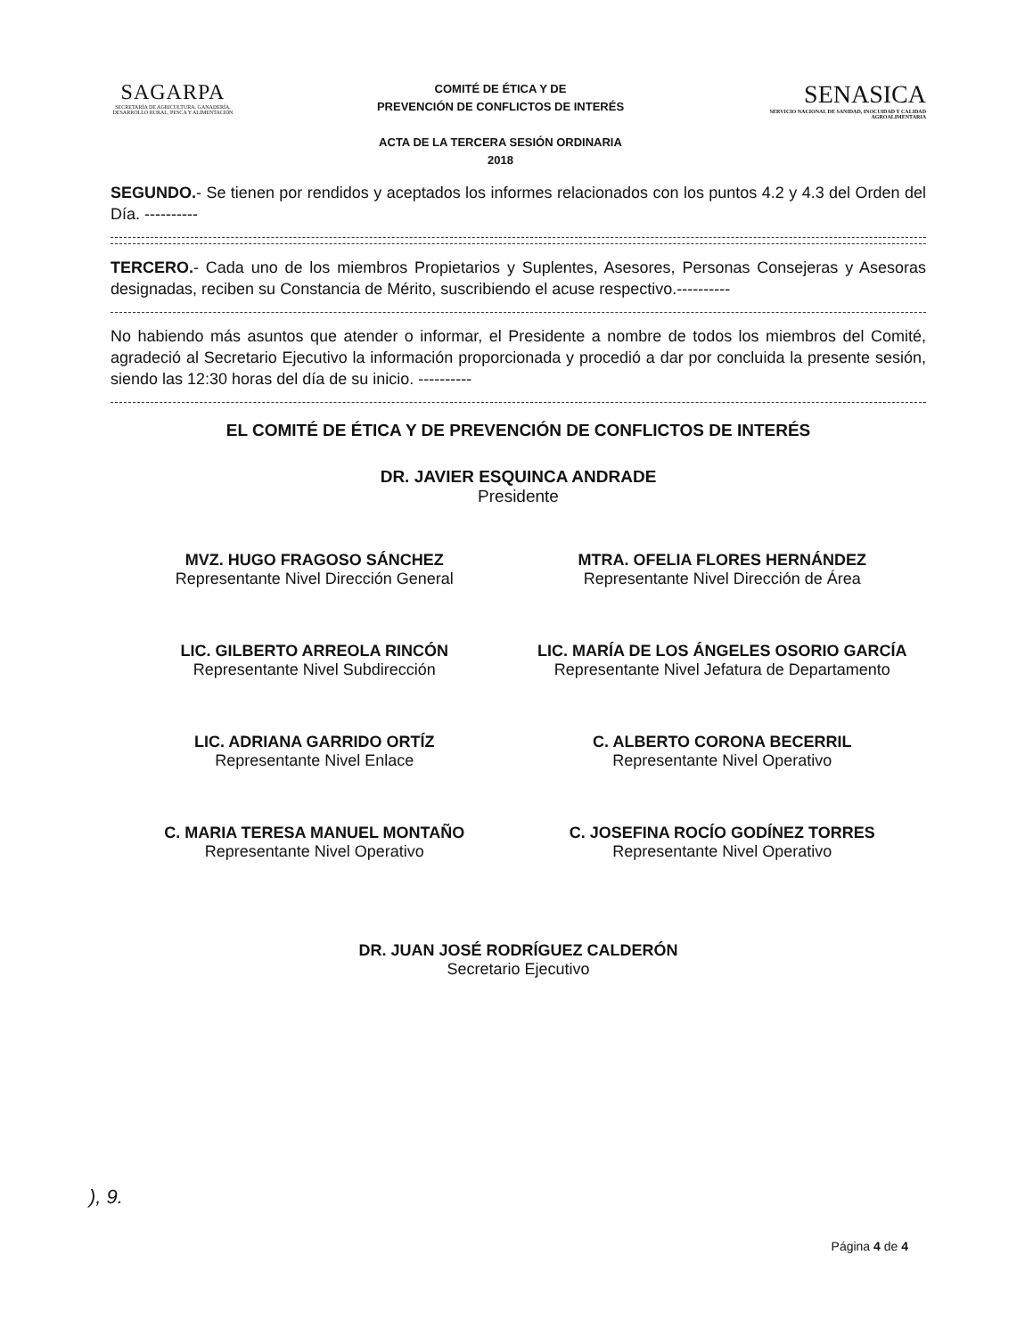SAGARPA
SECRETARÍA DE AGRICULTURA, GANADERÍA, DESARROLLO RURAL, PESCA Y ALIMENTACIÓN
COMITÉ DE ÉTICA Y DE
PREVENCIÓN DE CONFLICTOS DE INTERÉS
ACTA DE LA TERCERA SESIÓN ORDINARIA
2018
SENASICA
SERVICIO NACIONAL DE SANIDAD, INOCUIDAD Y CALIDAD AGROALIMENTARIA
SEGUNDO.- Se tienen por rendidos y aceptados los informes relacionados con los puntos 4.2 y 4.3 del Orden del Día. ----------
TERCERO.- Cada uno de los miembros Propietarios y Suplentes, Asesores, Personas Consejeras y Asesoras designadas, reciben su Constancia de Mérito, suscribiendo el acuse respectivo.----------
No habiendo más asuntos que atender o informar, el Presidente a nombre de todos los miembros del Comité, agradeció al Secretario Ejecutivo la información proporcionada y procedió a dar por concluida la presente sesión, siendo las 12:30 horas del día de su inicio. ----------
EL COMITÉ DE ÉTICA Y DE PREVENCIÓN DE CONFLICTOS DE INTERÉS
DR. JAVIER ESQUINCA ANDRADE
Presidente
MVZ. HUGO FRAGOSO SÁNCHEZ
Representante Nivel Dirección General
MTRA. OFELIA FLORES HERNÁNDEZ
Representante Nivel Dirección de Área
LIC. GILBERTO ARREOLA RINCÓN
Representante Nivel Subdirección
LIC. MARÍA DE LOS ÁNGELES OSORIO GARCÍA
Representante Nivel Jefatura de Departamento
LIC. ADRIANA GARRIDO ORTÍZ
Representante Nivel Enlace
C. ALBERTO CORONA BECERRIL
Representante Nivel Operativo
C. MARIA TERESA MANUEL MONTAÑO
Representante Nivel Operativo
C. JOSEFINA ROCÍO GODÍNEZ TORRES
Representante Nivel Operativo
DR. JUAN JOSÉ RODRÍGUEZ CALDERÓN
Secretario Ejecutivo
), 9.
Página 4 de 4